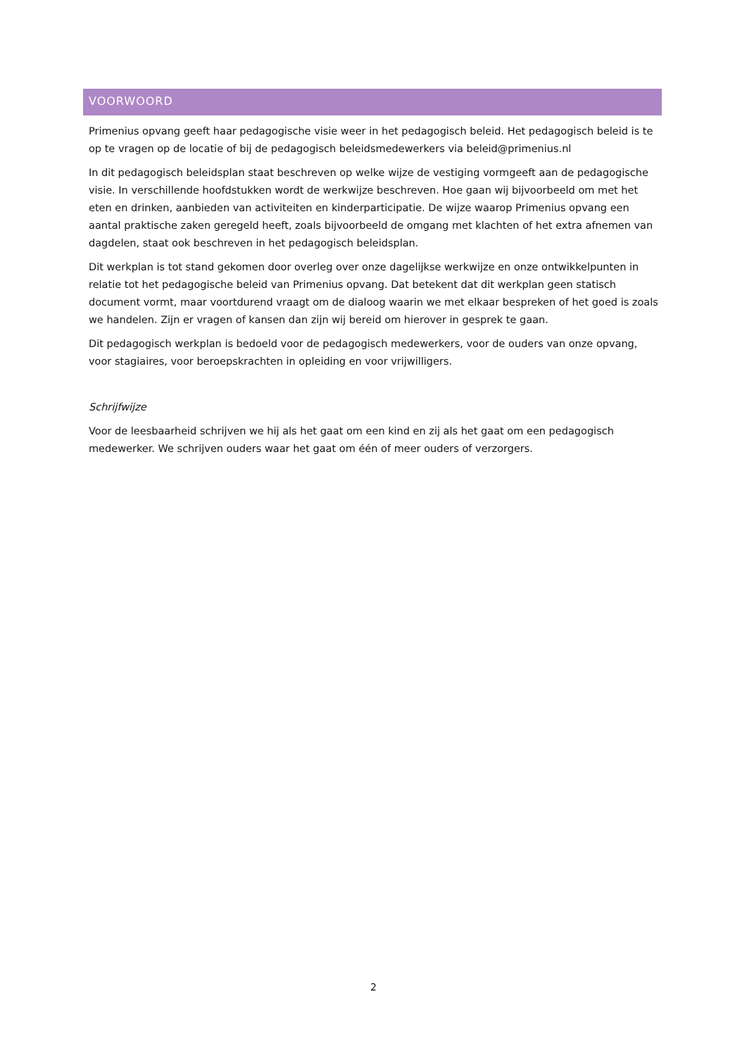VOORWOORD
Primenius opvang geeft haar pedagogische visie weer in het pedagogisch beleid. Het pedagogisch beleid is te op te vragen op de locatie of bij de pedagogisch beleidsmedewerkers via beleid@primenius.nl
In dit pedagogisch beleidsplan staat beschreven op welke wijze de vestiging vormgeeft aan de pedagogische visie. In verschillende hoofdstukken wordt de werkwijze beschreven. Hoe gaan wij bijvoorbeeld om met het eten en drinken, aanbieden van activiteiten en kinderparticipatie. De wijze waarop Primenius opvang een aantal praktische zaken geregeld heeft, zoals bijvoorbeeld de omgang met klachten of het extra afnemen van dagdelen, staat ook beschreven in het pedagogisch beleidsplan.
Dit werkplan is tot stand gekomen door overleg over onze dagelijkse werkwijze en onze ontwikkelpunten in relatie tot het pedagogische beleid van Primenius opvang. Dat betekent dat dit werkplan geen statisch document vormt, maar voortdurend vraagt om de dialoog waarin we met elkaar bespreken of het goed is zoals we handelen. Zijn er vragen of kansen dan zijn wij bereid om hierover in gesprek te gaan.
Dit pedagogisch werkplan is bedoeld voor de pedagogisch medewerkers, voor de ouders van onze opvang, voor stagiaires, voor beroepskrachten in opleiding en voor vrijwilligers.
Schrijfwijze
Voor de leesbaarheid schrijven we hij als het gaat om een kind en zij als het gaat om een pedagogisch medewerker. We schrijven ouders waar het gaat om één of meer ouders of verzorgers.
2